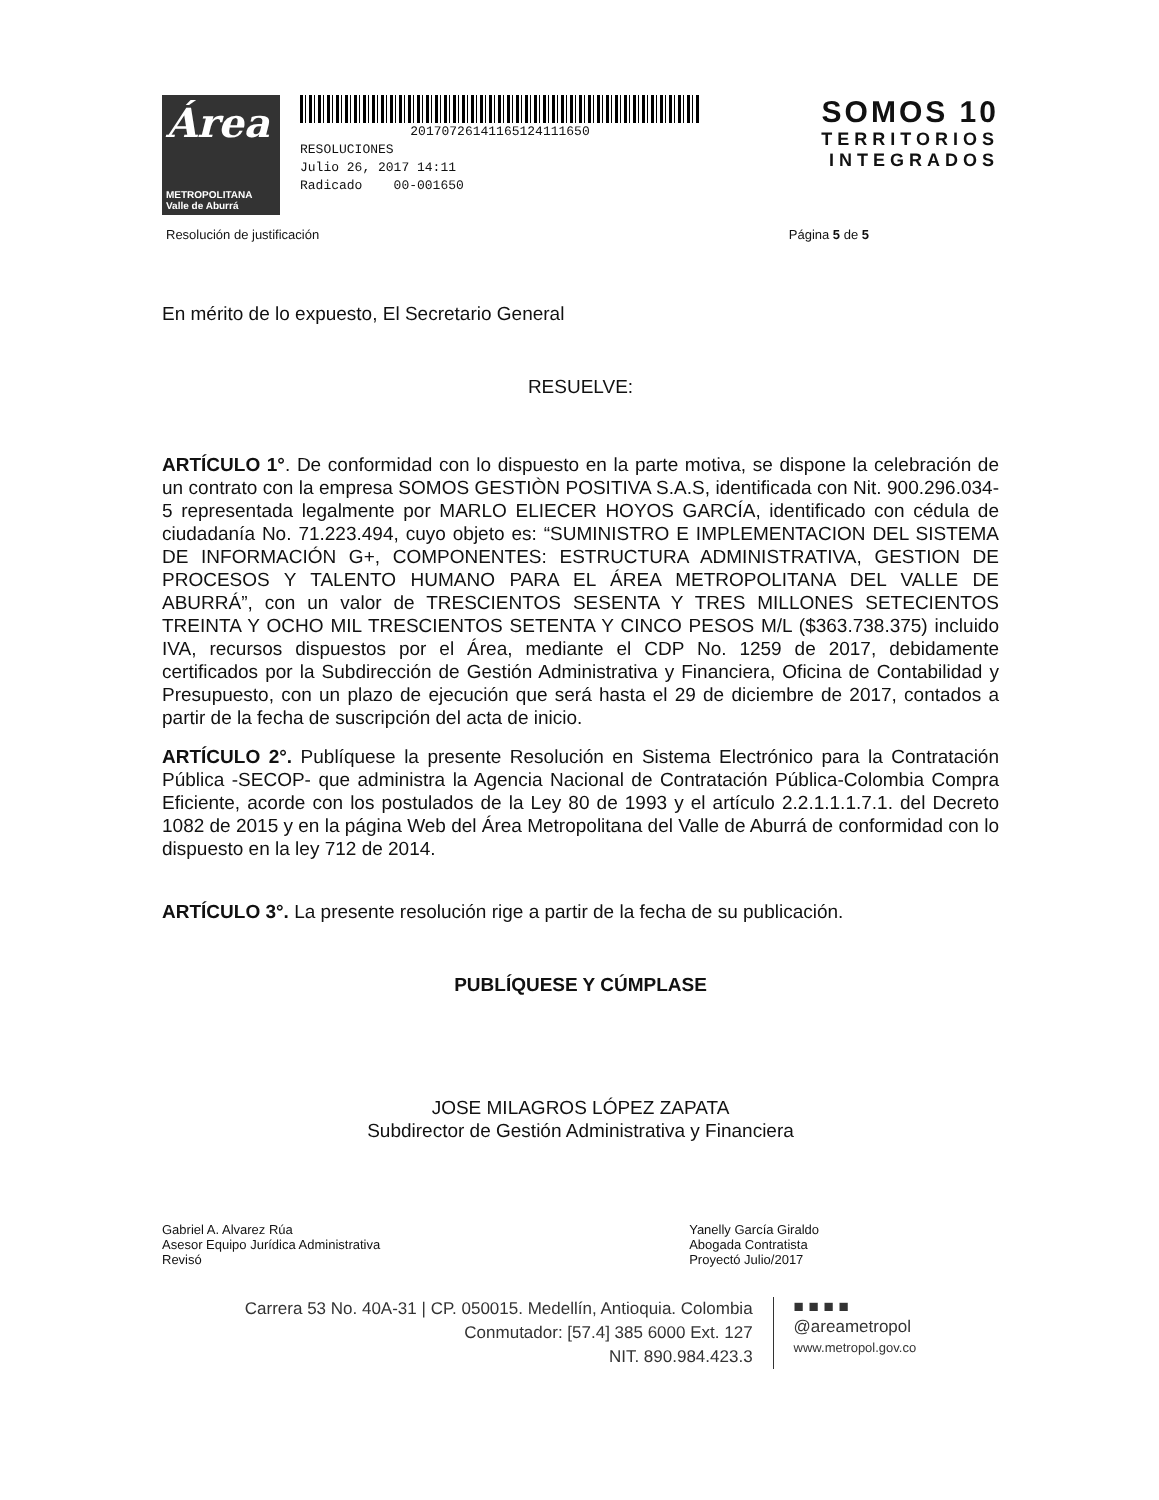Área
METROPOLITANA
Valle de Aburrá
20170726141165124111650
RESOLUCIONES
Julio 26, 2017 14:11
Radicado 00-001650
SOMOS 10
TERRITORIOS
INTEGRADOS
Resolución de justificación Página 5 de 5
En mérito de lo expuesto, El Secretario General
RESUELVE:
ARTÍCULO 1°. De conformidad con lo dispuesto en la parte motiva, se dispone la celebración de un contrato con la empresa SOMOS GESTIÒN POSITIVA S.A.S, identificada con Nit. 900.296.034-5 representada legalmente por MARLO ELIECER HOYOS GARCÍA, identificado con cédula de ciudadanía No. 71.223.494, cuyo objeto es: “SUMINISTRO E IMPLEMENTACION DEL SISTEMA DE INFORMACIÓN G+, COMPONENTES: ESTRUCTURA ADMINISTRATIVA, GESTION DE PROCESOS Y TALENTO HUMANO PARA EL ÁREA METROPOLITANA DEL VALLE DE ABURRÁ”, con un valor de TRESCIENTOS SESENTA Y TRES MILLONES SETECIENTOS TREINTA Y OCHO MIL TRESCIENTOS SETENTA Y CINCO PESOS M/L ($363.738.375) incluido IVA, recursos dispuestos por el Área, mediante el CDP No. 1259 de 2017, debidamente certificados por la Subdirección de Gestión Administrativa y Financiera, Oficina de Contabilidad y Presupuesto, con un plazo de ejecución que será hasta el 29 de diciembre de 2017, contados a partir de la fecha de suscripción del acta de inicio.
ARTÍCULO 2°. Publíquese la presente Resolución en Sistema Electrónico para la Contratación Pública -SECOP- que administra la Agencia Nacional de Contratación Pública-Colombia Compra Eficiente, acorde con los postulados de la Ley 80 de 1993 y el artículo 2.2.1.1.1.7.1. del Decreto 1082 de 2015 y en la página Web del Área Metropolitana del Valle de Aburrá de conformidad con lo dispuesto en la ley 712 de 2014.
ARTÍCULO 3°. La presente resolución rige a partir de la fecha de su publicación.
PUBLÍQUESE Y CÚMPLASE
JOSE MILAGROS LÓPEZ ZAPATA
Subdirector de Gestión Administrativa y Financiera
Gabriel A. Alvarez Rúa
Asesor Equipo Jurídica Administrativa
Revisó
Yanelly García Giraldo
Abogada Contratista
Proyectó Julio/2017
Carrera 53 No. 40A-31 | CP. 050015. Medellín, Antioquia. Colombia
Conmutador: [57.4] 385 6000 Ext. 127
NIT. 890.984.423.3
■ ■ ■ ■
@areametropol
www.metropol.gov.co